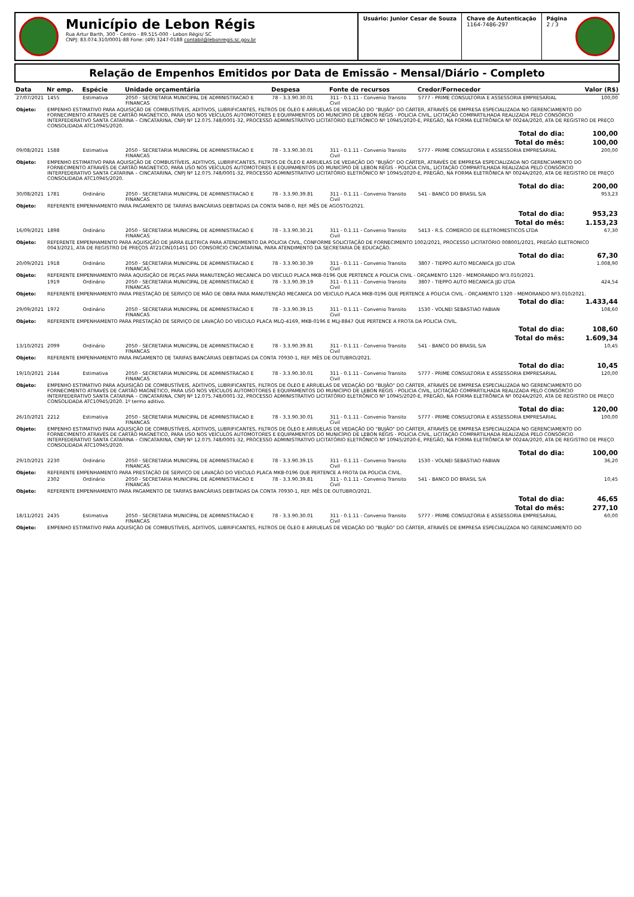Município de Lebon Régis
Rua Artur Barth, 300 - Centro - 89.515-000 - Lebon Régis/ SC
CNPJ: 83.074.310/0001-88 Fone: (49) 3247-0188 contabil@lebonregis.sc.gov.br
Usuário: Junior Cesar de Souza Chave de Autenticação
1164-7486-297
Página
2 / 3
Relação de Empenhos Emitidos por Data de Emissão - Mensal/Diário - Completo
| Data | Nr emp. | Espécie | Unidade orçamentária | Despesa | Fonte de recursos | Credor/Fornecedor | Valor (R$) |
| --- | --- | --- | --- | --- | --- | --- | --- |
| 27/07/2021 | 1455 | Estimativa | 2050 - SECRETARIA MUNICIPAL DE ADMINISTRACAO E FINANCAS | 78 - 3.3.90.30.01 | 311 - 0.1.11 - Convenio Transito Civil | 5777 - PRIME CONSULTORIA E ASSESSORIA EMPRESARIAL | 100,00 |
| Objeto: | EMPENHO ESTIMATIVO PARA AQUISIÇÃO DE COMBUSTÍVEIS, ADITIVOS, LUBRIFICANTES, FILTROS DE ÓLEO E ARRUELAS DE VEDAÇÃO DO "BUJÃO" DO CÁRTER, ATRAVÉS DE EMPRESA ESPECIALIZADA NO GERENCIAMENTO DO FORNECIMENTO ATRAVÉS DE CARTÃO MAGNÉTICO, PARA USO NOS VEÍCULOS AUTOMOTORES E EQUIPAMENTOS DO MUNICÍPIO DE LEBON RÉGIS - POLICIA CIVIL, LICITAÇÃO COMPARTILHADA REALIZADA PELO CONSÓRCIO INTERFEDERATIVO SANTA CATARINA – CINCATARINA, CNPJ Nº 12.075.748/0001-32, PROCESSO ADMINISTRATIVO LICITATÓRIO ELETRÔNICO Nº 10945/2020-E, PREGÃO, NA FORMA ELETRÔNICA Nº 0024A/2020, ATA DE REGISTRO DE PREÇO CONSOLIDADA ATC10945/2020. | | | | | | |
| Total do dia: | | | | | | | 100,00 |
| Total do mês: | | | | | | | 100,00 |
| 09/08/2021 | 1588 | Estimativa | 2050 - SECRETARIA MUNICIPAL DE ADMINISTRACAO E FINANCAS | 78 - 3.3.90.30.01 | 311 - 0.1.11 - Convenio Transito Civil | 5777 - PRIME CONSULTORIA E ASSESSORIA EMPRESARIAL | 200,00 |
| Objeto: | EMPENHO ESTIMATIVO PARA AQUISIÇÃO DE COMBUSTÍVEIS, ADITIVOS, LUBRIFICANTES, FILTROS DE ÓLEO E ARRUELAS DE VEDAÇÃO DO "BUJÃO" DO CÁRTER, ATRAVÉS DE EMPRESA ESPECIALIZADA NO GERENCIAMENTO DO FORNECIMENTO ATRAVÉS DE CARTÃO MAGNÉTICO, PARA USO NOS VEÍCULOS AUTOMOTORES E EQUIPAMENTOS DO MUNICÍPIO DE LEBON RÉGIS - POLICIA CIVIL, LICITAÇÃO COMPARTILHADA REALIZADA PELO CONSÓRCIO INTERFEDERATIVO SANTA CATARINA – CINCATARINA, CNPJ Nº 12.075.748/0001-32, PROCESSO ADMINISTRATIVO LICITATÓRIO ELETRÔNICO Nº 10945/2020-E, PREGÃO, NA FORMA ELETRÔNICA Nº 0024A/2020, ATA DE REGISTRO DE PREÇO CONSOLIDADA ATC10945/2020. | | | | | | |
| Total do dia: | | | | | | | 200,00 |
| 30/08/2021 | 1781 | Ordinário | 2050 - SECRETARIA MUNICIPAL DE ADMINISTRACAO E FINANCAS | 78 - 3.3.90.39.81 | 311 - 0.1.11 - Convenio Transito Civil | 541 - BANCO DO BRASIL S/A | 953,23 |
| Objeto: | REFERENTE EMPENHAMENTO PARA PAGAMENTO DE TARIFAS BANCÁRIAS DEBITADAS DA CONTA 9408-0, REF. MÊS DE AGOSTO/2021. | | | | | | |
| Total do dia: | | | | | | | 953,23 |
| Total do mês: | | | | | | | 1.153,23 |
| 16/09/2021 | 1898 | Ordinário | 2050 - SECRETARIA MUNICIPAL DE ADMINISTRACAO E FINANCAS | 78 - 3.3.90.30.21 | 311 - 0.1.11 - Convenio Transito Civil | 5413 - R.S. COMERCIO DE ELETROMESTICOS LTDA | 67,30 |
| Objeto: | REFERENTE EMPENHAMENTO PARA AQUISIÇÃO DE JARRA ELETRICA PARA ATENDIMENTO DA POLICIA CIVIL, CONFORME SOLICITAÇÃO DE FORNECIMENTO 1002/2021, PROCESSO LICITATÓRIO 008001/2021, PREGÃO ELETRONICO 0043/2021, ATA DE REGISTRO DE PREÇOS AT21CIN101451 DO CONSORCIO CINCATARINA, PARA ATENDIMENTO DA SECRETARIA DE EDUCAÇÃO. | | | | | | |
| Total do dia: | | | | | | | 67,30 |
| 20/09/2021 | 1918 | Ordinário | 2050 - SECRETARIA MUNICIPAL DE ADMINISTRACAO E FINANCAS | 78 - 3.3.90.30.39 | 311 - 0.1.11 - Convenio Transito Civil | 3807 - TIEPPO AUTO MECANICA JJD LTDA | 1.008,90 |
| Objeto: | REFERENTE EMPENHAMENTO PARA AQUISIÇÃO DE PEÇAS PARA MANUTENÇÃO MECANICA DO VEICULO PLACA MKB-0196 QUE PERTENCE A POLICIA CIVIL - ORÇAMENTO 1320 - MEMORANDO Nº3.010/2021. | | | | | | |
| | 1919 | Ordinário | 2050 - SECRETARIA MUNICIPAL DE ADMINISTRACAO E FINANCAS | 78 - 3.3.90.39.19 | 311 - 0.1.11 - Convenio Transito Civil | 3807 - TIEPPO AUTO MECANICA JJD LTDA | 424,54 |
| Objeto: | REFERENTE EMPENHAMENTO PARA PRESTAÇÃO DE SERVIÇO DE MÃO DE OBRA PARA MANUTENÇÃO MECANICA DO VEICULO PLACA MKB-0196 QUE PERTENCE A POLICIA CIVIL - ORÇAMENTO 1320 - MEMORANDO Nº3.010/2021. | | | | | | |
| Total do dia: | | | | | | | 1.433,44 |
| 29/09/2021 | 1972 | Ordinário | 2050 - SECRETARIA MUNICIPAL DE ADMINISTRACAO E FINANCAS | 78 - 3.3.90.39.15 | 311 - 0.1.11 - Convenio Transito Civil | 1530 - VOLNEI SEBASTIAO FABIAN | 108,60 |
| Objeto: | REFERENTE EMPENHAMENTO PARA PRESTAÇÃO DE SERVIÇO DE LAVAÇÃO DO VEICULO PLACA MLQ-4169, MKB-0196 E MLJ-8847 QUE PERTENCE A FROTA DA POLICIA CIVIL. | | | | | | |
| Total do dia: | | | | | | | 108,60 |
| Total do mês: | | | | | | | 1.609,34 |
| 13/10/2021 | 2099 | Ordinário | 2050 - SECRETARIA MUNICIPAL DE ADMINISTRACAO E FINANCAS | 78 - 3.3.90.39.81 | 311 - 0.1.11 - Convenio Transito Civil | 541 - BANCO DO BRASIL S/A | 10,45 |
| Objeto: | REFERENTE EMPENHAMENTO PARA PAGAMENTO DE TARIFAS BANCÁRIAS DEBITADAS DA CONTA 70930-1, REF. MÊS DE OUTUBRO/2021. | | | | | | |
| Total do dia: | | | | | | | 10,45 |
| 19/10/2021 | 2144 | Estimativa | 2050 - SECRETARIA MUNICIPAL DE ADMINISTRACAO E FINANCAS | 78 - 3.3.90.30.01 | 311 - 0.1.11 - Convenio Transito Civil | 5777 - PRIME CONSULTORIA E ASSESSORIA EMPRESARIAL | 120,00 |
| Objeto: | EMPENHO ESTIMATIVO PARA AQUISIÇÃO DE COMBUSTÍVEIS, ADITIVOS, LUBRIFICANTES, FILTROS DE ÓLEO E ARRUELAS DE VEDAÇÃO DO "BUJÃO" DO CÁRTER, ATRAVÉS DE EMPRESA ESPECIALIZADA NO GERENCIAMENTO DO FORNECIMENTO ATRAVÉS DE CARTÃO MAGNÉTICO, PARA USO NOS VEÍCULOS AUTOMOTORES E EQUIPAMENTOS DO MUNICÍPIO DE LEBON RÉGIS - POLICIA CIVIL, LICITAÇÃO COMPARTILHADA REALIZADA PELO CONSÓRCIO INTERFEDERATIVO SANTA CATARINA – CINCATARINA, CNPJ Nº 12.075.748/0001-32, PROCESSO ADMINISTRATIVO LICITATÓRIO ELETRÔNICO Nº 10945/2020-E, PREGÃO, NA FORMA ELETRÔNICA Nº 0024A/2020, ATA DE REGISTRO DE PREÇO CONSOLIDADA ATC10945/2020. 1º termo aditivo. | | | | | | |
| Total do dia: | | | | | | | 120,00 |
| 26/10/2021 | 2212 | Estimativa | 2050 - SECRETARIA MUNICIPAL DE ADMINISTRACAO E FINANCAS | 78 - 3.3.90.30.01 | 311 - 0.1.11 - Convenio Transito Civil | 5777 - PRIME CONSULTORIA E ASSESSORIA EMPRESARIAL | 100,00 |
| Objeto: | EMPENHO ESTIMATIVO PARA AQUISIÇÃO DE COMBUSTÍVEIS, ADITIVOS, LUBRIFICANTES, FILTROS DE ÓLEO E ARRUELAS DE VEDAÇÃO DO "BUJÃO" DO CÁRTER, ATRAVÉS DE EMPRESA ESPECIALIZADA NO GERENCIAMENTO DO FORNECIMENTO ATRAVÉS DE CARTÃO MAGNÉTICO, PARA USO NOS VEÍCULOS AUTOMOTORES E EQUIPAMENTOS DO MUNICÍPIO DE LEBON RÉGIS - POLICIA CIVIL, LICITAÇÃO COMPARTILHADA REALIZADA PELO CONSÓRCIO INTERFEDERATIVO SANTA CATARINA – CINCATARINA, CNPJ Nº 12.075.748/0001-32, PROCESSO ADMINISTRATIVO LICITATÓRIO ELETRÔNICO Nº 10945/2020-E, PREGÃO, NA FORMA ELETRÔNICA Nº 0024A/2020, ATA DE REGISTRO DE PREÇO CONSOLIDADA ATC10945/2020. | | | | | | |
| Total do dia: | | | | | | | 100,00 |
| 29/10/2021 | 2230 | Ordinário | 2050 - SECRETARIA MUNICIPAL DE ADMINISTRACAO E FINANCAS | 78 - 3.3.90.39.15 | 311 - 0.1.11 - Convenio Transito Civil | 1530 - VOLNEI SEBASTIAO FABIAN | 36,20 |
| Objeto: | REFERENTE EMPENHAMENTO PARA PRESTAÇÃO DE SERVIÇO DE LAVAÇÃO DO VEICULO PLACA MKB-0196 QUE PERTENCE A FROTA DA POLICIA CIVIL. | | | | | | |
| | 2302 | Ordinário | 2050 - SECRETARIA MUNICIPAL DE ADMINISTRACAO E FINANCAS | 78 - 3.3.90.39.81 | 311 - 0.1.11 - Convenio Transito Civil | 541 - BANCO DO BRASIL S/A | 10,45 |
| Objeto: | REFERENTE EMPENHAMENTO PARA PAGAMENTO DE TARIFAS BANCÁRIAS DEBITADAS DA CONTA 70930-1, REF. MÊS DE OUTUBRO/2021. | | | | | | |
| Total do dia: | | | | | | | 46,65 |
| Total do mês: | | | | | | | 277,10 |
| 18/11/2021 | 2435 | Estimativa | 2050 - SECRETARIA MUNICIPAL DE ADMINISTRACAO E FINANCAS | 78 - 3.3.90.30.01 | 311 - 0.1.11 - Convenio Transito Civil | 5777 - PRIME CONSULTORIA E ASSESSORIA EMPRESARIAL | 60,00 |
| Objeto: | EMPENHO ESTIMATIVO PARA AQUISIÇÃO DE COMBUSTÍVEIS, ADITIVOS, LUBRIFICANTES, FILTROS DE ÓLEO E ARRUELAS DE VEDAÇÃO DO "BUJÃO" DO CÁRTER, ATRAVÉS DE EMPRESA ESPECIALIZADA NO GERENCIAMENTO DO | | | | | | |